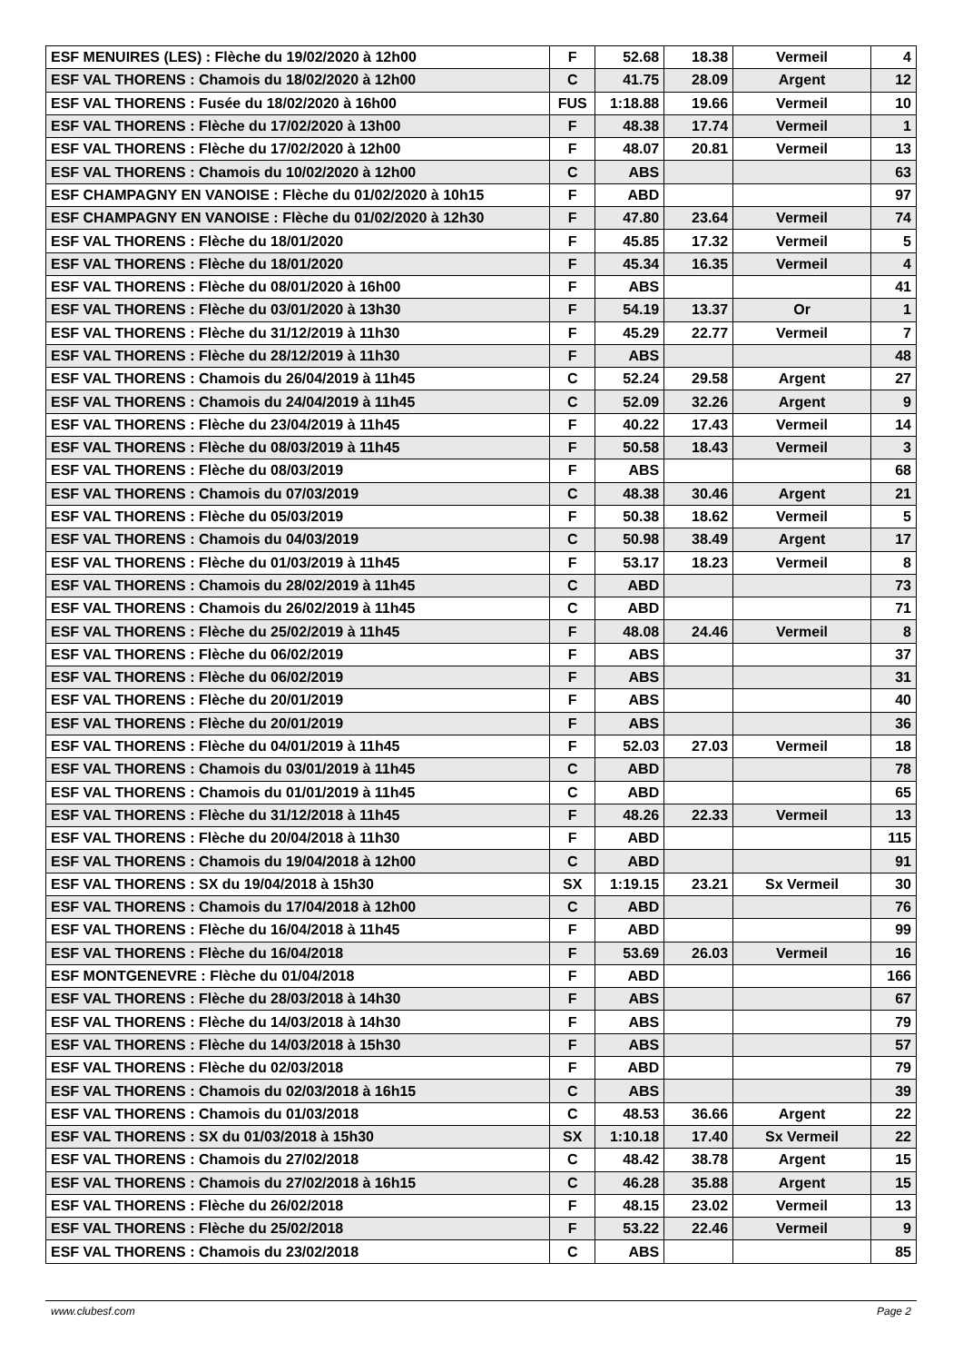| ESF MENUIRES (LES) : Flèche du 19/02/2020 à 12h00 | F | 52.68 | 18.38 | Vermeil | 4 |
| ESF VAL THORENS : Chamois du 18/02/2020 à 12h00 | C | 41.75 | 28.09 | Argent | 12 |
| ESF VAL THORENS : Fusée du 18/02/2020 à 16h00 | FUS | 1:18.88 | 19.66 | Vermeil | 10 |
| ESF VAL THORENS : Flèche du 17/02/2020 à 13h00 | F | 48.38 | 17.74 | Vermeil | 1 |
| ESF VAL THORENS : Flèche du 17/02/2020 à 12h00 | F | 48.07 | 20.81 | Vermeil | 13 |
| ESF VAL THORENS : Chamois du 10/02/2020 à 12h00 | C | ABS | | | 63 |
| ESF CHAMPAGNY EN VANOISE : Flèche du 01/02/2020 à 10h15 | F | ABD | | | 97 |
| ESF CHAMPAGNY EN VANOISE : Flèche du 01/02/2020 à 12h30 | F | 47.80 | 23.64 | Vermeil | 74 |
| ESF VAL THORENS : Flèche du 18/01/2020 | F | 45.85 | 17.32 | Vermeil | 5 |
| ESF VAL THORENS : Flèche du 18/01/2020 | F | 45.34 | 16.35 | Vermeil | 4 |
| ESF VAL THORENS : Flèche du 08/01/2020 à 16h00 | F | ABS | | | 41 |
| ESF VAL THORENS : Flèche du 03/01/2020 à 13h30 | F | 54.19 | 13.37 | Or | 1 |
| ESF VAL THORENS : Flèche du 31/12/2019 à 11h30 | F | 45.29 | 22.77 | Vermeil | 7 |
| ESF VAL THORENS : Flèche du 28/12/2019 à 11h30 | F | ABS | | | 48 |
| ESF VAL THORENS : Chamois du 26/04/2019 à 11h45 | C | 52.24 | 29.58 | Argent | 27 |
| ESF VAL THORENS : Chamois du 24/04/2019 à 11h45 | C | 52.09 | 32.26 | Argent | 9 |
| ESF VAL THORENS : Flèche du 23/04/2019 à 11h45 | F | 40.22 | 17.43 | Vermeil | 14 |
| ESF VAL THORENS : Flèche du 08/03/2019 à 11h45 | F | 50.58 | 18.43 | Vermeil | 3 |
| ESF VAL THORENS : Flèche du 08/03/2019 | F | ABS | | | 68 |
| ESF VAL THORENS : Chamois du 07/03/2019 | C | 48.38 | 30.46 | Argent | 21 |
| ESF VAL THORENS : Flèche du 05/03/2019 | F | 50.38 | 18.62 | Vermeil | 5 |
| ESF VAL THORENS : Chamois du 04/03/2019 | C | 50.98 | 38.49 | Argent | 17 |
| ESF VAL THORENS : Flèche du 01/03/2019 à 11h45 | F | 53.17 | 18.23 | Vermeil | 8 |
| ESF VAL THORENS : Chamois du 28/02/2019 à 11h45 | C | ABD | | | 73 |
| ESF VAL THORENS : Chamois du 26/02/2019 à 11h45 | C | ABD | | | 71 |
| ESF VAL THORENS : Flèche du 25/02/2019 à 11h45 | F | 48.08 | 24.46 | Vermeil | 8 |
| ESF VAL THORENS : Flèche du 06/02/2019 | F | ABS | | | 37 |
| ESF VAL THORENS : Flèche du 06/02/2019 | F | ABS | | | 31 |
| ESF VAL THORENS : Flèche du 20/01/2019 | F | ABS | | | 40 |
| ESF VAL THORENS : Flèche du 20/01/2019 | F | ABS | | | 36 |
| ESF VAL THORENS : Flèche du 04/01/2019 à 11h45 | F | 52.03 | 27.03 | Vermeil | 18 |
| ESF VAL THORENS : Chamois du 03/01/2019 à 11h45 | C | ABD | | | 78 |
| ESF VAL THORENS : Chamois du 01/01/2019 à 11h45 | C | ABD | | | 65 |
| ESF VAL THORENS : Flèche du 31/12/2018 à 11h45 | F | 48.26 | 22.33 | Vermeil | 13 |
| ESF VAL THORENS : Flèche du 20/04/2018 à 11h30 | F | ABD | | | 115 |
| ESF VAL THORENS : Chamois du 19/04/2018 à 12h00 | C | ABD | | | 91 |
| ESF VAL THORENS : SX du 19/04/2018 à 15h30 | SX | 1:19.15 | 23.21 | Sx Vermeil | 30 |
| ESF VAL THORENS : Chamois du 17/04/2018 à 12h00 | C | ABD | | | 76 |
| ESF VAL THORENS : Flèche du 16/04/2018 à 11h45 | F | ABD | | | 99 |
| ESF VAL THORENS : Flèche du 16/04/2018 | F | 53.69 | 26.03 | Vermeil | 16 |
| ESF MONTGENEVRE : Flèche du 01/04/2018 | F | ABD | | | 166 |
| ESF VAL THORENS : Flèche du 28/03/2018 à 14h30 | F | ABS | | | 67 |
| ESF VAL THORENS : Flèche du 14/03/2018 à 14h30 | F | ABS | | | 79 |
| ESF VAL THORENS : Flèche du 14/03/2018 à 15h30 | F | ABS | | | 57 |
| ESF VAL THORENS : Flèche du 02/03/2018 | F | ABD | | | 79 |
| ESF VAL THORENS : Chamois du 02/03/2018 à 16h15 | C | ABS | | | 39 |
| ESF VAL THORENS : Chamois du 01/03/2018 | C | 48.53 | 36.66 | Argent | 22 |
| ESF VAL THORENS : SX du 01/03/2018 à 15h30 | SX | 1:10.18 | 17.40 | Sx Vermeil | 22 |
| ESF VAL THORENS : Chamois du 27/02/2018 | C | 48.42 | 38.78 | Argent | 15 |
| ESF VAL THORENS : Chamois du 27/02/2018 à 16h15 | C | 46.28 | 35.88 | Argent | 15 |
| ESF VAL THORENS : Flèche du 26/02/2018 | F | 48.15 | 23.02 | Vermeil | 13 |
| ESF VAL THORENS : Flèche du 25/02/2018 | F | 53.22 | 22.46 | Vermeil | 9 |
| ESF VAL THORENS : Chamois du 23/02/2018 | C | ABS | | | 85 |
www.clubesf.com Page 2